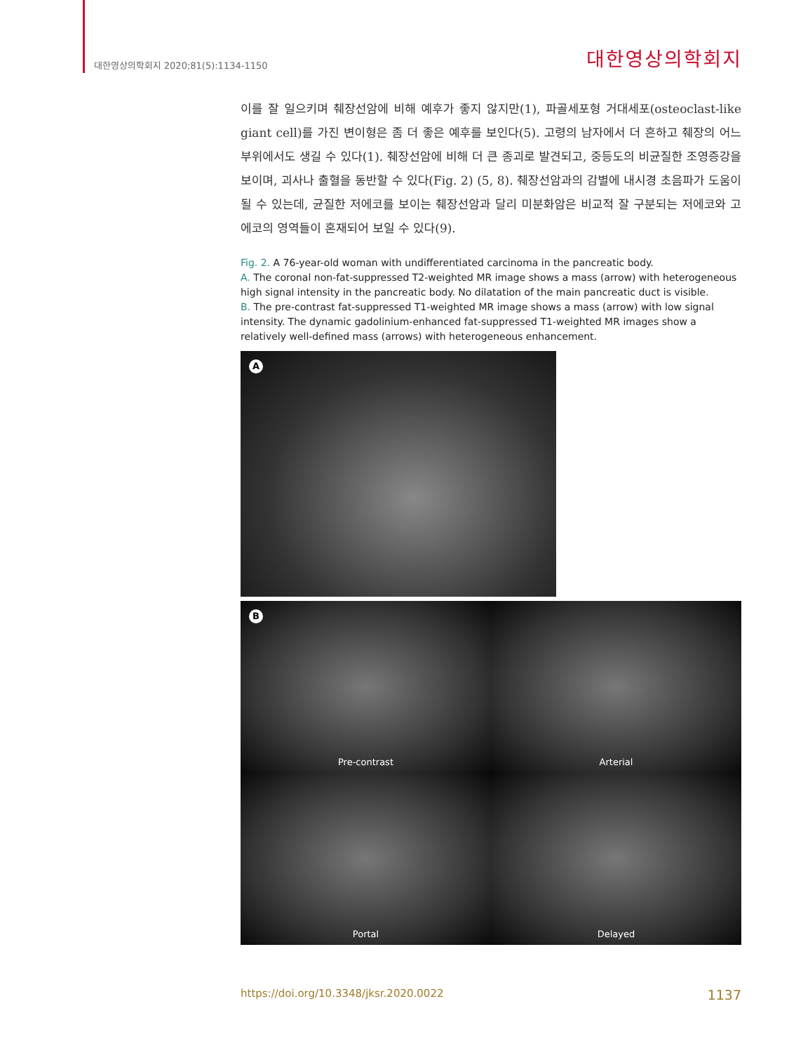대한영상의학회지 2020;81(5):1134-1150 대한영상의학회지
이를 잘 일으키며 췌장선암에 비해 예후가 좋지 않지만(1), 파골세포형 거대세포(osteoclast-like giant cell)를 가진 변이형은 좀 더 좋은 예후를 보인다(5). 고령의 남자에서 더 흔하고 췌장의 어느 부위에서도 생길 수 있다(1). 췌장선암에 비해 더 큰 종괴로 발견되고, 중등도의 비균질한 조영증강을 보이며, 괴사나 출혈을 동반할 수 있다(Fig. 2) (5, 8). 췌장선암과의 감별에 내시경 초음파가 도움이 될 수 있는데, 균질한 저에코를 보이는 췌장선암과 달리 미분화암은 비교적 잘 구분되는 저에코와 고에코의 영역들이 혼재되어 보일 수 있다(9).
Fig. 2. A 76-year-old woman with undifferentiated carcinoma in the pancreatic body.
A. The coronal non-fat-suppressed T2-weighted MR image shows a mass (arrow) with heterogeneous high signal intensity in the pancreatic body. No dilatation of the main pancreatic duct is visible.
B. The pre-contrast fat-suppressed T1-weighted MR image shows a mass (arrow) with low signal intensity. The dynamic gadolinium-enhanced fat-suppressed T1-weighted MR images show a relatively well-defined mass (arrows) with heterogeneous enhancement.
A
B
Pre-contrast
Arterial
Portal
Delayed
https://doi.org/10.3348/jksr.2020.0022 1137